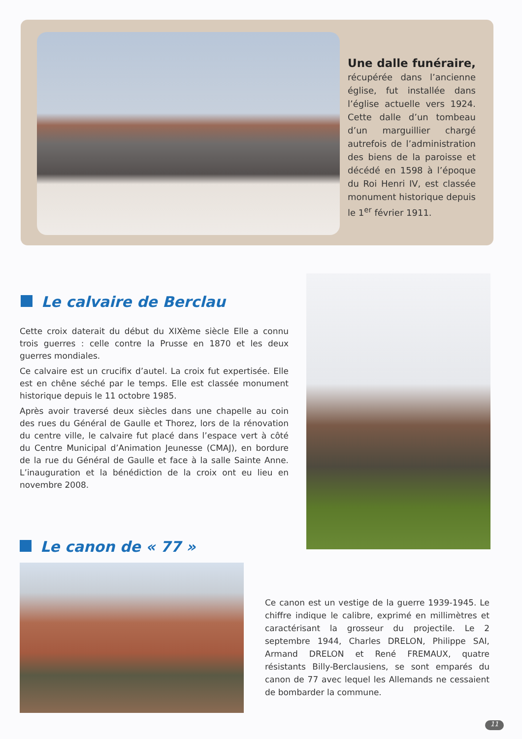Une dalle funéraire, récupérée dans l’ancienne église, fut installée dans l’église actuelle vers 1924. Cette dalle d’un tombeau d’un marguillier chargé autrefois de l’administration des biens de la paroisse et décédé en 1598 à l’époque du Roi Henri IV, est classée monument historique depuis le 1<sup>er</sup> février 1911.
Le calvaire de Berclau
Cette croix daterait du début du XIXème siècle Elle a connu trois guerres : celle contre la Prusse en 1870 et les deux guerres mondiales.
Ce calvaire est un crucifix d’autel. La croix fut expertisée. Elle est en chêne séché par le temps. Elle est classée monument historique depuis le 11 octobre 1985.
Après avoir traversé deux siècles dans une chapelle au coin des rues du Général de Gaulle et Thorez, lors de la rénovation du centre ville, le calvaire fut placé dans l’espace vert à côté du Centre Municipal d’Animation Jeunesse (CMAJ), en bordure de la rue du Général de Gaulle et face à la salle Sainte Anne. L’inauguration et la bénédiction de la croix ont eu lieu en novembre 2008.
Le canon de « 77 »
Ce canon est un vestige de la guerre 1939-1945. Le chiffre indique le calibre, exprimé en millimètres et caractérisant la grosseur du projectile. Le 2 septembre 1944, Charles DRELON, Philippe SAI, Armand DRELON et René FREMAUX, quatre résistants Billy-Berclausiens, se sont emparés du canon de 77 avec lequel les Allemands ne cessaient de bombarder la commune.
11